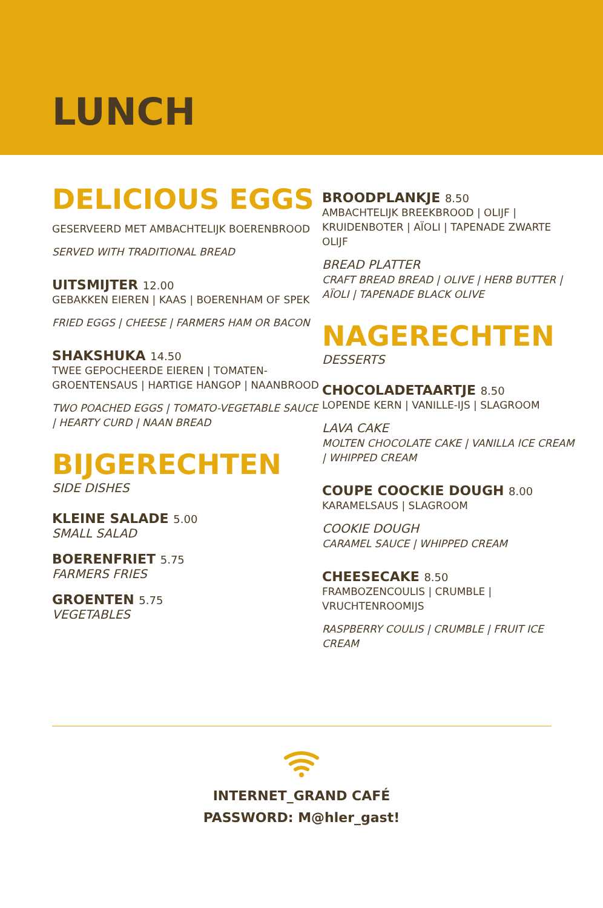LUNCH
DELICIOUS EGGS
GESERVEERD MET AMBACHTELIJK BOERENBROOD
SERVED WITH TRADITIONAL BREAD
UITSMIJTER 12.00
GEBAKKEN EIEREN | KAAS | BOERENHAM OF SPEK
FRIED EGGS | CHEESE | FARMERS HAM OR BACON
SHAKSHUKA 14.50
TWEE GEPOCHEERDE EIEREN | TOMATEN-GROENTENSAUS | HARTIGE HANGOP | NAANBROOD
TWO POACHED EGGS | TOMATO-VEGETABLE SAUCE | HEARTY CURD | NAAN BREAD
BIJGERECHTEN
SIDE DISHES
KLEINE SALADE 5.00
SMALL SALAD
BOERENFRIET 5.75
FARMERS FRIES
GROENTEN 5.75
VEGETABLES
BROODPLANKJE 8.50
AMBACHTELIJK BREEKBROOD | OLIJF | KRUIDENBOTER | AÏOLI | TAPENADE ZWARTE OLIJF
BREAD PLATTER
CRAFT BREAD BREAD | OLIVE | HERB BUTTER | AÏOLI | TAPENADE BLACK OLIVE
NAGERECHTEN
DESSERTS
CHOCOLADETAARTJE 8.50
LOPENDE KERN | VANILLE-IJS | SLAGROOM
LAVA CAKE
MOLTEN CHOCOLATE CAKE | VANILLA ICE CREAM | WHIPPED CREAM
COUPE COOCKIE DOUGH 8.00
KARAMELSAUS | SLAGROOM
COOKIE DOUGH
CARAMEL SAUCE | WHIPPED CREAM
CHEESECAKE 8.50
FRAMBOZENCOULIS | CRUMBLE | VRUCHTENROOMIJS
RASPBERRY COULIS | CRUMBLE | FRUIT ICE CREAM
INTERNET_GRAND CAFÉ
PASSWORD: M@hler_gast!